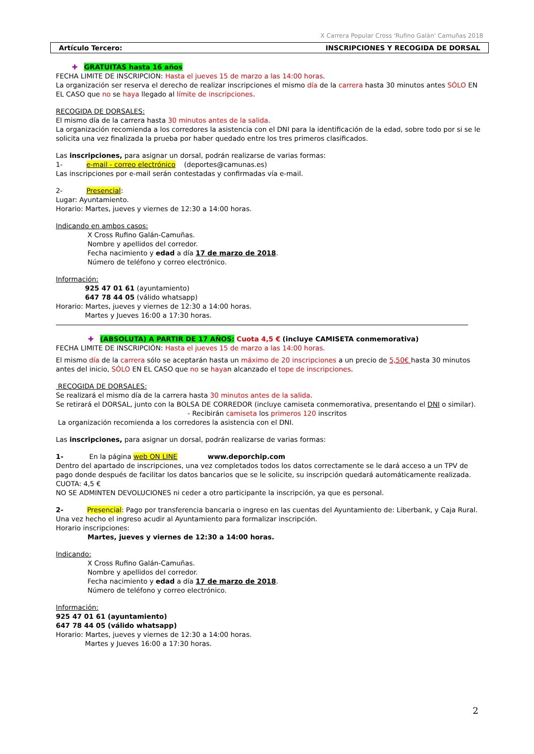X Carrera Popular Cross 'Rufino Galán' Camuñas 2018
Artículo Tercero: INSCRIPCIONES Y RECOGIDA DE DORSAL
✚ GRATUITAS hasta 16 años
FECHA LIMITE DE INSCRIPCION: Hasta el jueves 15 de marzo a las 14:00 horas.
La organización ser reserva el derecho de realizar inscripciones el mismo día de la carrera hasta 30 minutos antes SÓLO EN EL CASO que no se haya llegado al límite de inscripciones.
RECOGIDA DE DORSALES:
El mismo día de la carrera hasta 30 minutos antes de la salida.
La organización recomienda a los corredores la asistencia con el DNI para la identificación de la edad, sobre todo por si se le solicita una vez finalizada la prueba por haber quedado entre los tres primeros clasificados.
Las inscripciones, para asignar un dorsal, podrán realizarse de varias formas:
1- e-mail - correo electrónico (deportes@camunas.es)
Las inscripciones por e-mail serán contestadas y confirmadas vía e-mail.
2- Presencial:
Lugar: Ayuntamiento.
Horario: Martes, jueves y viernes de 12:30 a 14:00 horas.
Indicando en ambos casos:
X Cross Rufino Galán-Camuñas.
Nombre y apellidos del corredor.
Fecha nacimiento y edad a día 17 de marzo de 2018.
Número de teléfono y correo electrónico.
Información:
925 47 01 61 (ayuntamiento)
647 78 44 05 (válido whatsapp)
Horario: Martes, jueves y viernes de 12:30 a 14:00 horas.
Martes y Jueves 16:00 a 17:30 horas.
✚ (ABSOLUTA) A PARTIR DE 17 AÑOS: Cuota 4,5 € (incluye CAMISETA conmemorativa)
FECHA LIMITE DE INSCRIPCIÓN: Hasta el jueves 15 de marzo a las 14:00 horas.
El mismo día de la carrera sólo se aceptarán hasta un máximo de 20 inscripciones a un precio de 5,50€ hasta 30 minutos antes del inicio, SÓLO EN EL CASO que no se hayan alcanzado el tope de inscripciones.
RECOGIDA DE DORSALES:
Se realizará el mismo día de la carrera hasta 30 minutos antes de la salida.
Se retirará el DORSAL, junto con la BOLSA DE CORREDOR (incluye camiseta conmemorativa, presentando el DNI o similar).
- Recibirán camiseta los primeros 120 inscritos
La organización recomienda a los corredores la asistencia con el DNI.
Las inscripciones, para asignar un dorsal, podrán realizarse de varias formas:
1- En la página web ON LINE www.deporchip.com
Dentro del apartado de inscripciones, una vez completados todos los datos correctamente se le dará acceso a un TPV de pago donde después de facilitar los datos bancarios que se le solicite, su inscripción quedará automáticamente realizada.
CUOTA: 4,5 €
NO SE ADMINTEN DEVOLUCIONES ni ceder a otro participante la inscripción, ya que es personal.
2- Presencial: Pago por transferencia bancaria o ingreso en las cuentas del Ayuntamiento de: Liberbank, y Caja Rural.
Una vez hecho el ingreso acudir al Ayuntamiento para formalizar inscripción.
Horario inscripciones:
Martes, jueves y viernes de 12:30 a 14:00 horas.
Indicando:
X Cross Rufino Galán-Camuñas.
Nombre y apellidos del corredor.
Fecha nacimiento y edad a día 17 de marzo de 2018.
Número de teléfono y correo electrónico.
Información:
925 47 01 61 (ayuntamiento)
647 78 44 05 (válido whatsapp)
Horario: Martes, jueves y viernes de 12:30 a 14:00 horas.
Martes y Jueves 16:00 a 17:30 horas.
2